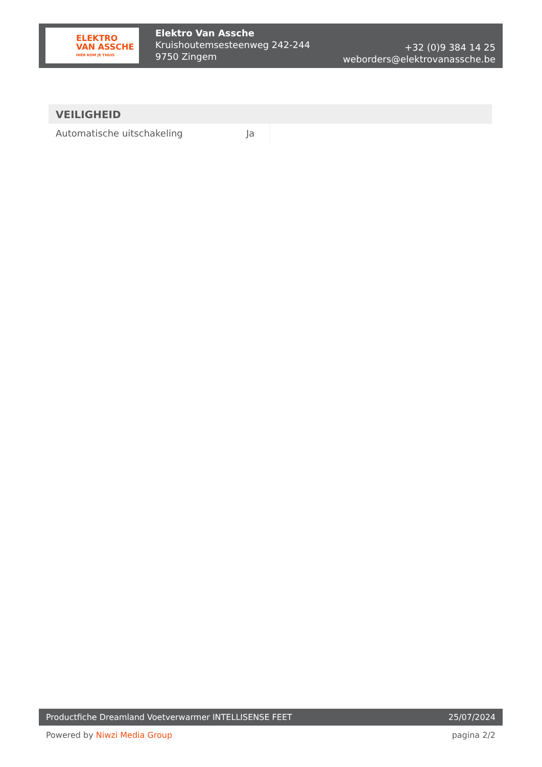ELEKTRO
VAN ASSCHE
HIER KOM JE THUIS
Elektro Van Assche
Kruishoutemsesteenweg 242-244
9750 Zingem
+32 (0)9 384 14 25
weborders@elektrovanassche.be
VEILIGHEID
| Automatische uitschakeling | Ja |
Productfiche Dreamland Voetverwarmer INTELLISENSE FEET 25/07/2024
Powered by Niwzi Media Group pagina 2/2